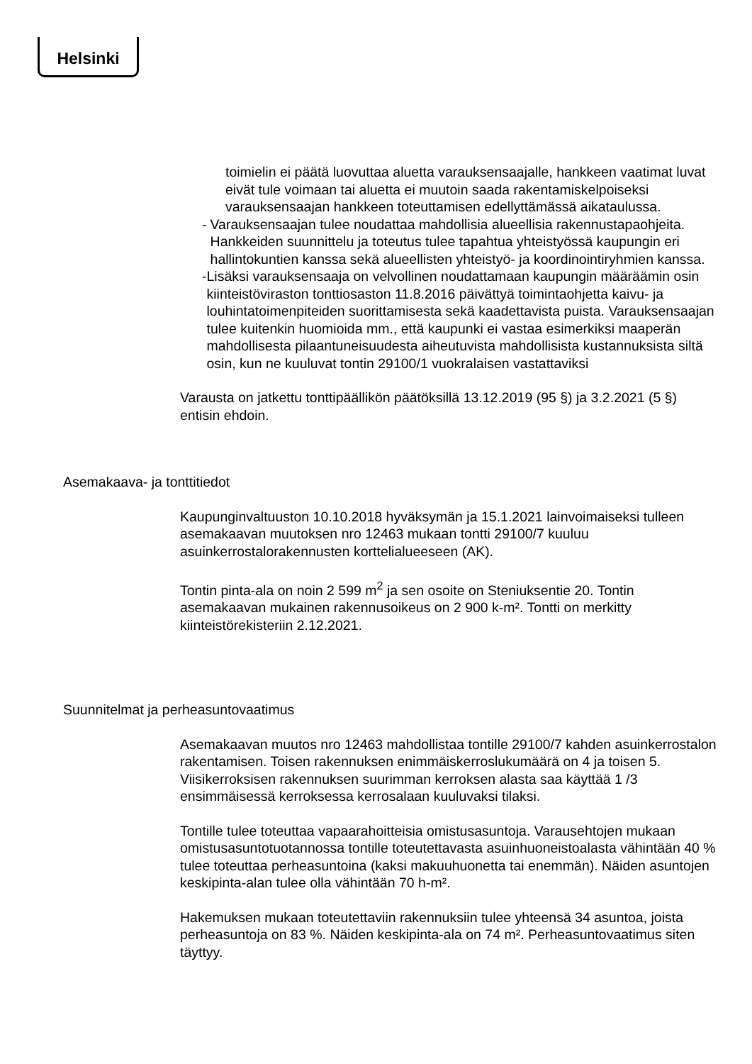Helsinki
toimielin ei päätä luovuttaa aluetta varauksensaajalle, hankkeen vaatimat luvat eivät tule voimaan tai aluetta ei muutoin saada rakentamiskelpoiseksi varauksensaajan hankkeen toteuttamisen edellyttämässä aikataulussa.
- Varauksensaajan tulee noudattaa mahdollisia alueellisia rakennustapaohjeita. Hankkeiden suunnittelu ja toteutus tulee tapahtua yhteistyössä kaupungin eri hallintokuntien kanssa sekä alueellisten yhteistyö- ja koordinointiryhmien kanssa.
- Lisäksi varauksensaaja on velvollinen noudattamaan kaupungin määräämin osin kiinteistöviraston tonttiosaston 11.8.2016 päivättyä toimintaohjetta kaivu- ja louhintatoimenpiteiden suorittamisesta sekä kaadettavista puista. Varauksensaajan tulee kuitenkin huomioida mm., että kaupunki ei vastaa esimerkiksi maaperän mahdollisesta pilaantuneisuudesta aiheutuvista mahdollisista kustannuksista siltä osin, kun ne kuuluvat tontin 29100/1 vuokralaisen vastattaviksi
Varausta on jatkettu tonttipäällikön päätöksillä 13.12.2019 (95 §) ja 3.2.2021 (5 §) entisin ehdoin.
Asemakaava- ja tonttitiedot
Kaupunginvaltuuston 10.10.2018 hyväksymän ja 15.1.2021 lainvoimaiseksi tulleen asemakaavan muutoksen nro 12463 mukaan tontti 29100/7 kuuluu asuinkerrostalorakennusten korttelialueeseen (AK).
Tontin pinta-ala on noin 2 599 m<sup>2</sup> ja sen osoite on Steniuksentie 20. Tontin asemakaavan mukainen rakennusoikeus on 2 900 k-m². Tontti on merkitty kiinteistörekisteriin 2.12.2021.
Suunnitelmat ja perheasuntovaatimus
Asemakaavan muutos nro 12463 mahdollistaa tontille 29100/7 kahden asuinkerrostalon rakentamisen. Toisen rakennuksen enimmäiskerroslukumäärä on 4 ja toisen 5. Viisikerroksisen rakennuksen suurimman kerroksen alasta saa käyttää 1 /3 ensimmäisessä kerroksessa kerrosalaan kuuluvaksi tilaksi.
Tontille tulee toteuttaa vapaarahoitteisia omistusasuntoja. Varausehtojen mukaan omistusasuntotuotannossa tontille toteutettavasta asuinhuoneistoalasta vähintään 40 % tulee toteuttaa perheasuntoina (kaksi makuuhuonetta tai enemmän). Näiden asuntojen keskipinta-alan tulee olla vähintään 70 h-m².
Hakemuksen mukaan toteutettaviin rakennuksiin tulee yhteensä 34 asuntoa, joista perheasuntoja on 83 %. Näiden keskipinta-ala on 74 m². Perheasuntovaatimus siten täyttyy.